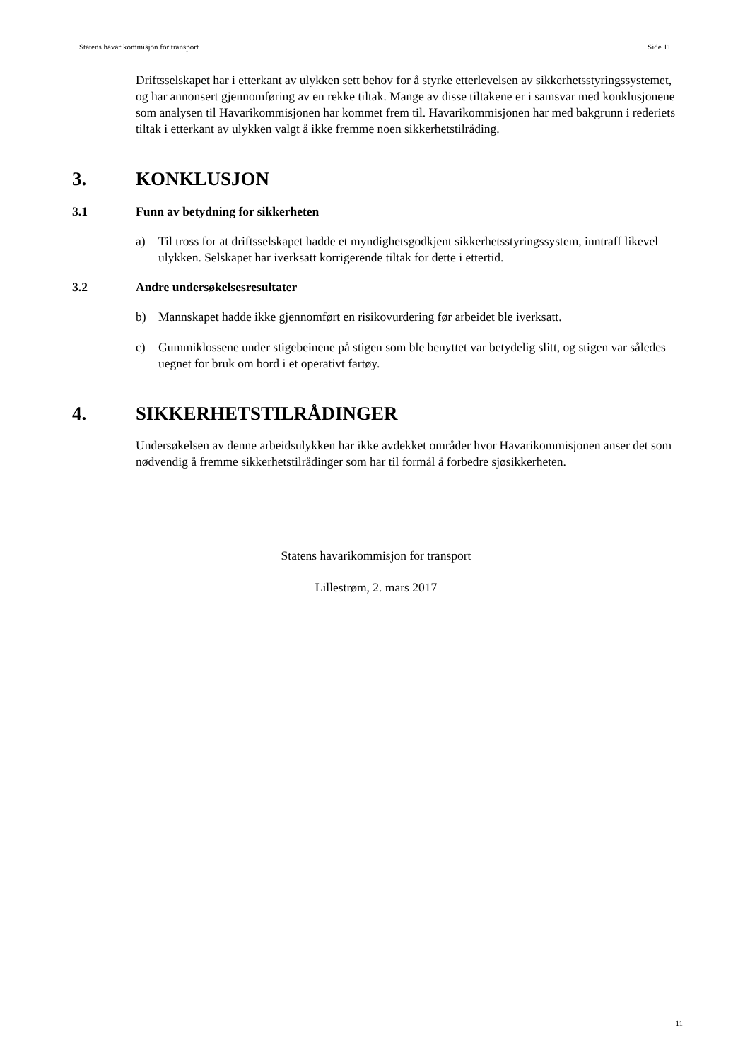Statens havarikommisjon for transport Side 11
Driftsselskapet har i etterkant av ulykken sett behov for å styrke etterlevelsen av sikkerhetsstyringssystemet, og har annonsert gjennomføring av en rekke tiltak. Mange av disse tiltakene er i samsvar med konklusjonene som analysen til Havarikommisjonen har kommet frem til. Havarikommisjonen har med bakgrunn i rederiets tiltak i etterkant av ulykken valgt å ikke fremme noen sikkerhetstilråding.
3. KONKLUSJON
3.1 Funn av betydning for sikkerheten
a) Til tross for at driftsselskapet hadde et myndighetsgodkjent sikkerhetsstyringssystem, inntraff likevel ulykken. Selskapet har iverksatt korrigerende tiltak for dette i ettertid.
3.2 Andre undersøkelsesresultater
b) Mannskapet hadde ikke gjennomført en risikovurdering før arbeidet ble iverksatt.
c) Gummiklossene under stigebeinene på stigen som ble benyttet var betydelig slitt, og stigen var således uegnet for bruk om bord i et operativt fartøy.
4. SIKKERHETSTILRÅDINGER
Undersøkelsen av denne arbeidsulykken har ikke avdekket områder hvor Havarikommisjonen anser det som nødvendig å fremme sikkerhetstilrådinger som har til formål å forbedre sjøsikkerheten.
Statens havarikommisjon for transport
Lillestrøm, 2. mars 2017
11